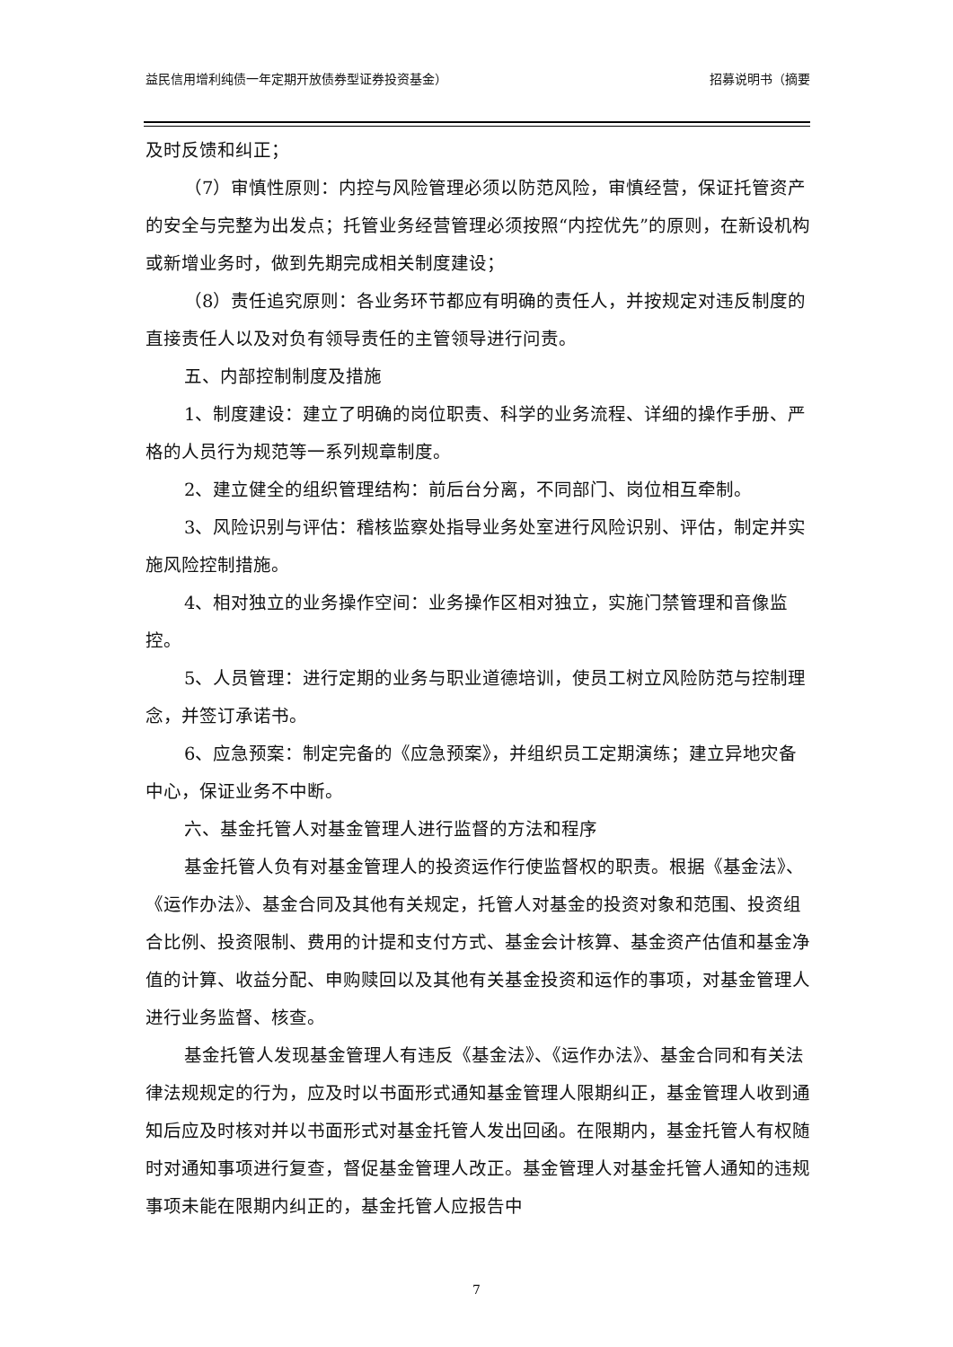益民信用增利纯债一年定期开放债券型证券投资基金） 招募说明书（摘要
及时反馈和纠正；
（7）审慎性原则：内控与风险管理必须以防范风险，审慎经营，保证托管资产的安全与完整为出发点；托管业务经营管理必须按照“内控优先”的原则，在新设机构或新增业务时，做到先期完成相关制度建设；
（8）责任追究原则：各业务环节都应有明确的责任人，并按规定对违反制度的直接责任人以及对负有领导责任的主管领导进行问责。
五、内部控制制度及措施
1、制度建设：建立了明确的岗位职责、科学的业务流程、详细的操作手册、严格的人员行为规范等一系列规章制度。
2、建立健全的组织管理结构：前后台分离，不同部门、岗位相互牵制。
3、风险识别与评估：稽核监察处指导业务处室进行风险识别、评估，制定并实施风险控制措施。
4、相对独立的业务操作空间：业务操作区相对独立，实施门禁管理和音像监控。
5、人员管理：进行定期的业务与职业道德培训，使员工树立风险防范与控制理念，并签订承诺书。
6、应急预案：制定完备的《应急预案》，并组织员工定期演练；建立异地灾备中心，保证业务不中断。
六、基金托管人对基金管理人进行监督的方法和程序
基金托管人负有对基金管理人的投资运作行使监督权的职责。根据《基金法》、《运作办法》、基金合同及其他有关规定，托管人对基金的投资对象和范围、投资组合比例、投资限制、费用的计提和支付方式、基金会计核算、基金资产估值和基金净值的计算、收益分配、申购赎回以及其他有关基金投资和运作的事项，对基金管理人进行业务监督、核查。
基金托管人发现基金管理人有违反《基金法》、《运作办法》、基金合同和有关法律法规规定的行为，应及时以书面形式通知基金管理人限期纠正，基金管理人收到通知后应及时核对并以书面形式对基金托管人发出回函。在限期内，基金托管人有权随时对通知事项进行复查，督促基金管理人改正。基金管理人对基金托管人通知的违规事项未能在限期内纠正的，基金托管人应报告中
7